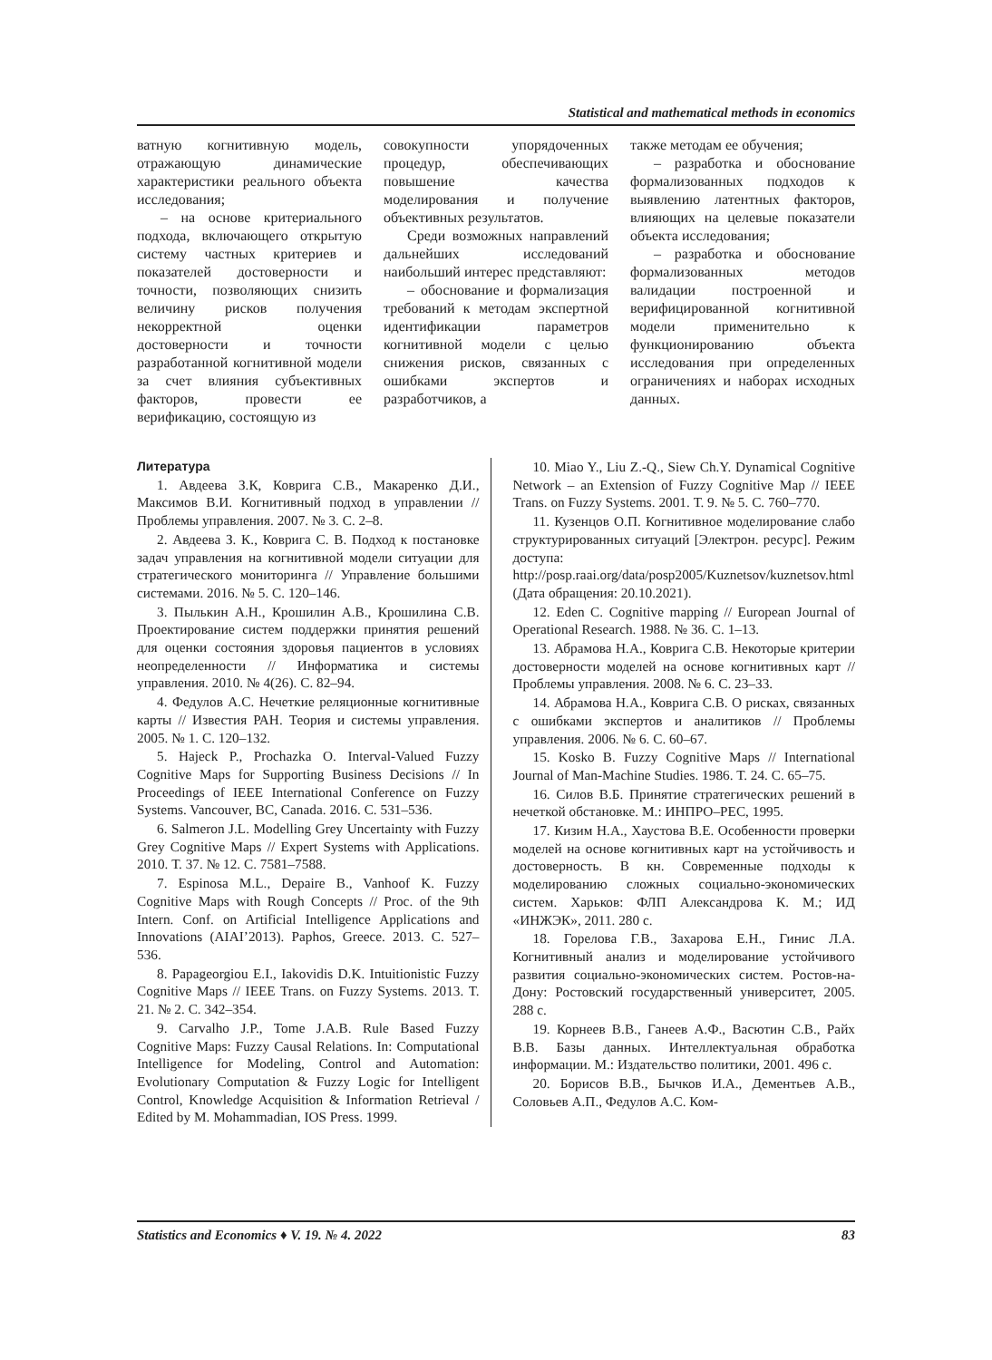Statistical and mathematical methods in economics
ватную когнитивную модель, отражающую динамические характеристики реального объекта исследования;
– на основе критериального подхода, включающего открытую систему частных критериев и показателей достоверности и точности, позволяющих снизить величину рисков получения некорректной оценки достоверности и точности разработанной когнитивной модели за счет влияния субъективных факторов, провести ее верификацию, состоящую из
совокупности упорядоченных процедур, обеспечивающих повышение качества моделирования и получение объективных результатов.
Среди возможных направлений дальнейших исследований наибольший интерес представляют:
– обоснование и формализация требований к методам экспертной идентификации параметров когнитивной модели с целью снижения рисков, связанных с ошибками экспертов и разработчиков, а
также методам ее обучения;
– разработка и обоснование формализованных подходов к выявлению латентных факторов, влияющих на целевые показатели объекта исследования;
– разработка и обоснование формализованных методов валидации построенной и верифицированной когнитивной модели применительно к функционированию объекта исследования при определенных ограничениях и наборах исходных данных.
Литература
1. Авдеева З.К, Коврига С.В., Макаренко Д.И., Максимов В.И. Когнитивный подход в управлении // Проблемы управления. 2007. № 3. С. 2–8.
2. Авдеева З. К., Коврига С. В. Подход к постановке задач управления на когнитивной модели ситуации для стратегического мониторинга // Управление большими системами. 2016. № 5. С. 120–146.
3. Пылькин А.Н., Крошилин А.В., Крошилина С.В. Проектирование систем поддержки принятия решений для оценки состояния здоровья пациентов в условиях неопределенности // Информатика и системы управления. 2010. № 4(26). С. 82–94.
4. Федулов А.С. Нечеткие реляционные когнитивные карты // Известия РАН. Теория и системы управления. 2005. № 1. С. 120–132.
5. Hajeck P., Prochazka O. Interval-Valued Fuzzy Cognitive Maps for Supporting Business Decisions // In Proceedings of IEEE International Conference on Fuzzy Systems. Vancouver, BC, Canada. 2016. С. 531–536.
6. Salmeron J.L. Modelling Grey Uncertainty with Fuzzy Grey Cognitive Maps // Expert Systems with Applications. 2010. Т. 37. № 12. С. 7581–7588.
7. Espinosa M.L., Depaire B., Vanhoof K. Fuzzy Cognitive Maps with Rough Concepts // Proc. of the 9th Intern. Conf. on Artificial Intelligence Applications and Innovations (AIAI’2013). Paphos, Greece. 2013. С. 527–536.
8. Papageorgiou E.I., Iakovidis D.K. Intuitionistic Fuzzy Cognitive Maps // IEEE Trans. on Fuzzy Systems. 2013. Т. 21. № 2. С. 342–354.
9. Carvalho J.P., Tome J.A.B. Rule Based Fuzzy Cognitive Maps: Fuzzy Causal Relations. In: Computational Intelligence for Modeling, Control and Automation: Evolutionary Computation & Fuzzy Logic for Intelligent Control, Knowledge Acquisition & Information Retrieval / Edited by M. Mohammadian, IOS Press. 1999.
10. Miao Y., Liu Z.-Q., Siew Ch.Y. Dynamical Cognitive Network – an Extension of Fuzzy Cognitive Map // IEEE Trans. on Fuzzy Systems. 2001. Т. 9. № 5. С. 760–770.
11. Кузенцов О.П. Когнитивное моделирование слабо структурированных ситуаций [Электрон. ресурс]. Режим доступа: http://posp.raai.org/data/posp2005/Kuznetsov/kuznetsov.html (Дата обращения: 20.10.2021).
12. Eden C. Cognitive mapping // European Journal of Operational Research. 1988. № 36. С. 1–13.
13. Абрамова Н.А., Коврига С.В. Некоторые критерии достоверности моделей на основе когнитивных карт // Проблемы управления. 2008. № 6. С. 23–33.
14. Абрамова Н.А., Коврига С.В. О рисках, связанных с ошибками экспертов и аналитиков // Проблемы управления. 2006. № 6. С. 60–67.
15. Kosko B. Fuzzy Cognitive Maps // International Journal of Man-Machine Studies. 1986. Т. 24. С. 65–75.
16. Силов В.Б. Принятие стратегических решений в нечеткой обстановке. М.: ИНПРО–РЕС, 1995.
17. Кизим Н.А., Хаустова В.Е. Особенности проверки моделей на основе когнитивных карт на устойчивость и достоверность. В кн. Современные подходы к моделированию сложных социально-экономических систем. Харьков: ФЛП Александрова К. М.; ИД «ИНЖЭК», 2011. 280 с.
18. Горелова Г.В., Захарова Е.Н., Гинис Л.А. Когнитивный анализ и моделирование устойчивого развития социально-экономических систем. Ростов-на-Дону: Ростовский государственный университет, 2005. 288 с.
19. Корнеев В.В., Ганеев А.Ф., Васютин С.В., Райх В.В. Базы данных. Интеллектуальная обработка информации. М.: Издательство политики, 2001. 496 с.
20. Борисов В.В., Бычков И.А., Дементьев А.В., Соловьев А.П., Федулов А.С. Ком-
Statistics and Economics ♦ V. 19. № 4. 2022 83